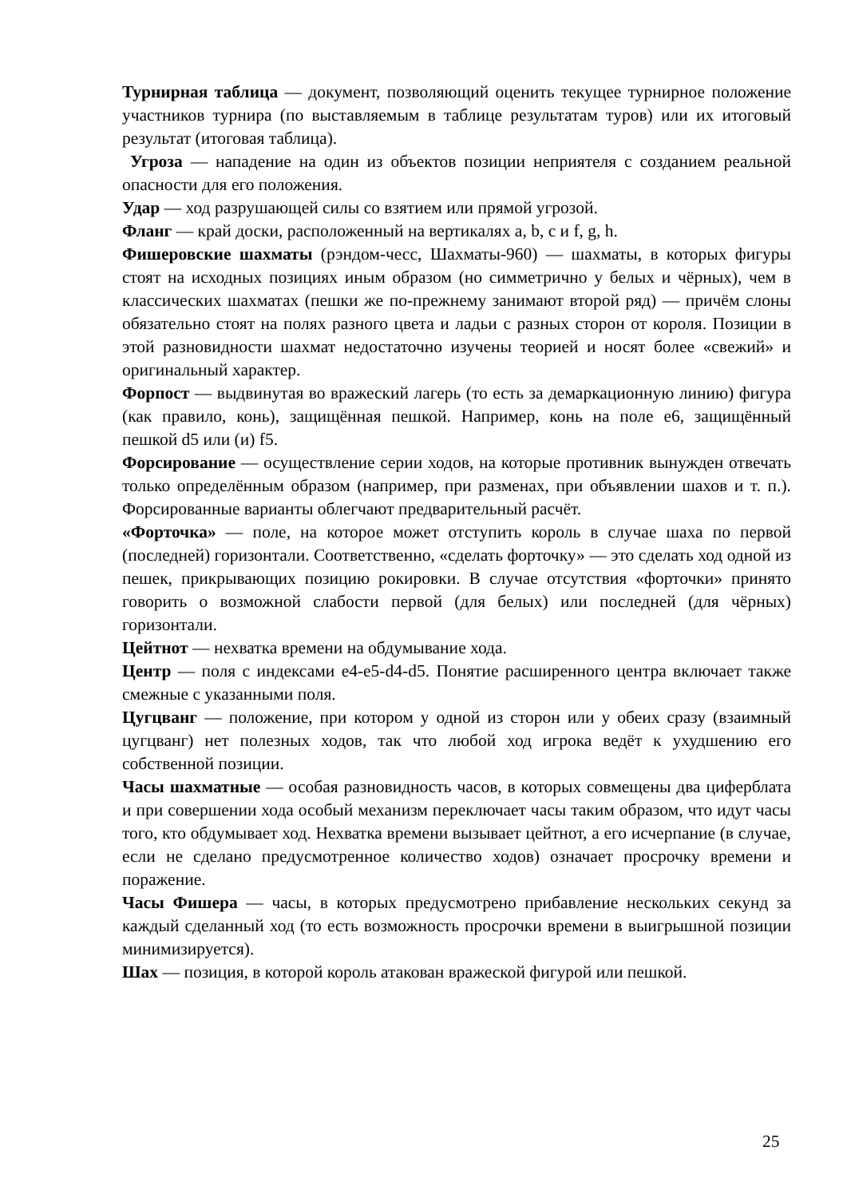Турнирная таблица — документ, позволяющий оценить текущее турнирное положение участников турнира (по выставляемым в таблице результатам туров) или их итоговый результат (итоговая таблица).
Угроза — нападение на один из объектов позиции неприятеля с созданием реальной опасности для его положения.
Удар — ход разрушающей силы со взятием или прямой угрозой.
Фланг — край доски, расположенный на вертикалях a, b, c и f, g, h.
Фишеровские шахматы (рэндом-чесс, Шахматы-960) — шахматы, в которых фигуры стоят на исходных позициях иным образом (но симметрично у белых и чёрных), чем в классических шахматах (пешки же по-прежнему занимают второй ряд) — причём слоны обязательно стоят на полях разного цвета и ладьи с разных сторон от короля. Позиции в этой разновидности шахмат недостаточно изучены теорией и носят более «свежий» и оригинальный характер.
Форпост — выдвинутая во вражеский лагерь (то есть за демаркационную линию) фигура (как правило, конь), защищённая пешкой. Например, конь на поле e6, защищённый пешкой d5 или (и) f5.
Форсирование — осуществление серии ходов, на которые противник вынужден отвечать только определённым образом (например, при разменах, при объявлении шахов и т. п.). Форсированные варианты облегчают предварительный расчёт.
«Форточка» — поле, на которое может отступить король в случае шаха по первой (последней) горизонтали. Соответственно, «сделать форточку» — это сделать ход одной из пешек, прикрывающих позицию рокировки. В случае отсутствия «форточки» принято говорить о возможной слабости первой (для белых) или последней (для чёрных) горизонтали.
Цейтнот — нехватка времени на обдумывание хода.
Центр — поля с индексами e4-e5-d4-d5. Понятие расширенного центра включает также смежные с указанными поля.
Цугцванг — положение, при котором у одной из сторон или у обеих сразу (взаимный цугцванг) нет полезных ходов, так что любой ход игрока ведёт к ухудшению его собственной позиции.
Часы шахматные — особая разновидность часов, в которых совмещены два циферблата и при совершении хода особый механизм переключает часы таким образом, что идут часы того, кто обдумывает ход. Нехватка времени вызывает цейтнот, а его исчерпание (в случае, если не сделано предусмотренное количество ходов) означает просрочку времени и поражение.
Часы Фишера — часы, в которых предусмотрено прибавление нескольких секунд за каждый сделанный ход (то есть возможность просрочки времени в выигрышной позиции минимизируется).
Шах — позиция, в которой король атакован вражеской фигурой или пешкой.
25